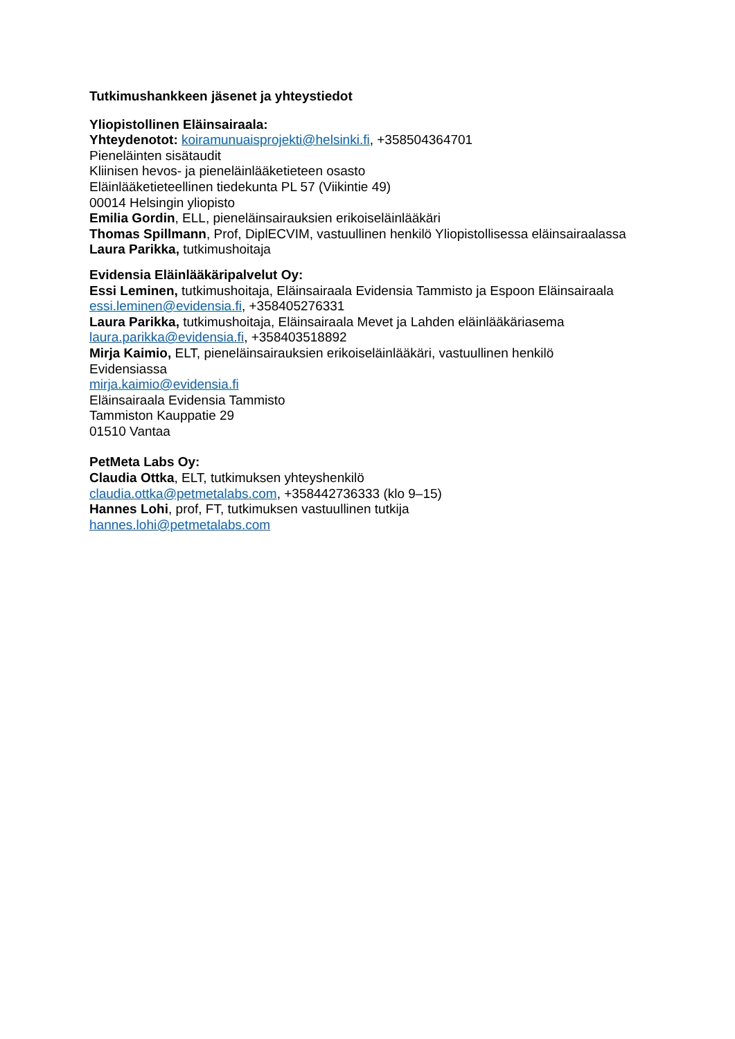Tutkimushankkeen jäsenet ja yhteystiedot
Yliopistollinen Eläinsairaala:
Yhteydenotot: koiramunuaisprojekti@helsinki.fi, +358504364701
Pieneläinten sisätaudit
Kliinisen hevos- ja pieneläinlääketieteen osasto
Eläinlääketieteellinen tiedekunta PL 57 (Viikintie 49)
00014 Helsingin yliopisto
Emilia Gordin, ELL, pieneläinsairauksien erikoiseläinlääkäri
Thomas Spillmann, Prof, DiplECVIM, vastuullinen henkilö Yliopistollisessa eläinsairaalassa
Laura Parikka, tutkimushoitaja
Evidensia Eläinlääkäripalvelut Oy:
Essi Leminen, tutkimushoitaja, Eläinsairaala Evidensia Tammisto ja Espoon Eläinsairaala
essi.leminen@evidensia.fi, +358405276331
Laura Parikka, tutkimushoitaja, Eläinsairaala Mevet ja Lahden eläinlääkäriasema
laura.parikka@evidensia.fi, +358403518892
Mirja Kaimio, ELT, pieneläinsairauksien erikoiseläinlääkäri, vastuullinen henkilö
Evidensiassa
mirja.kaimio@evidensia.fi
Eläinsairaala Evidensia Tammisto
Tammiston Kauppatie 29
01510 Vantaa
PetMeta Labs Oy:
Claudia Ottka, ELT, tutkimuksen yhteyshenkilö
claudia.ottka@petmetalabs.com, +358442736333 (klo 9–15)
Hannes Lohi, prof, FT, tutkimuksen vastuullinen tutkija
hannes.lohi@petmetalabs.com